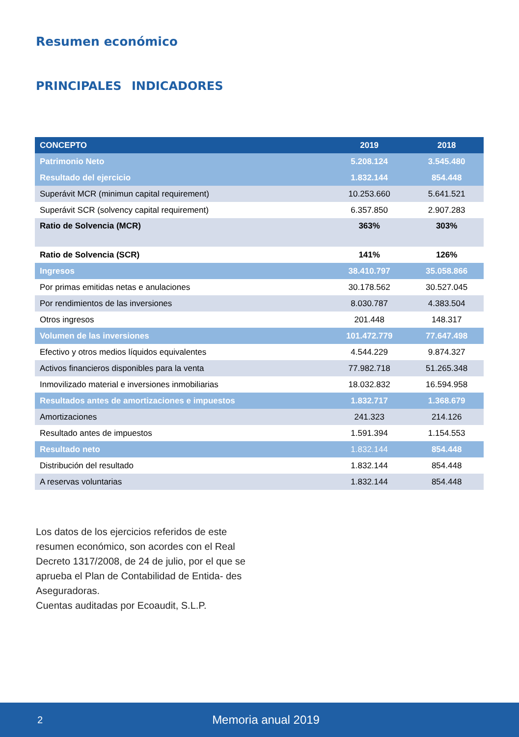Resumen económico
PRINCIPALES INDICADORES
| CONCEPTO | 2019 | 2018 |
| --- | --- | --- |
| Patrimonio Neto | 5.208.124 | 3.545.480 |
| Resultado del ejercicio | 1.832.144 | 854.448 |
| Superávit MCR (minimun capital requirement) | 10.253.660 | 5.641.521 |
| Superávit SCR (solvency capital requirement) | 6.357.850 | 2.907.283 |
| Ratio de Solvencia (MCR) | 363% | 303% |
| Ratio de Solvencia (SCR) | 141% | 126% |
| Ingresos | 38.410.797 | 35.058.866 |
| Por primas emitidas netas e anulaciones | 30.178.562 | 30.527.045 |
| Por rendimientos de las inversiones | 8.030.787 | 4.383.504 |
| Otros ingresos | 201.448 | 148.317 |
| Volumen de las inversiones | 101.472.779 | 77.647.498 |
| Efectivo y otros medios líquidos equivalentes | 4.544.229 | 9.874.327 |
| Activos financieros disponibles para la venta | 77.982.718 | 51.265.348 |
| Inmovilizado material e inversiones inmobiliarias | 18.032.832 | 16.594.958 |
| Resultados antes de amortizaciones e impuestos | 1.832.717 | 1.368.679 |
| Amortizaciones | 241.323 | 214.126 |
| Resultado antes de impuestos | 1.591.394 | 1.154.553 |
| Resultado neto | 1.832.144 | 854.448 |
| Distribución del resultado | 1.832.144 | 854.448 |
| A reservas voluntarias | 1.832.144 | 854.448 |
Los datos de los ejercicios referidos de este resumen económico, son acordes con el Real Decreto 1317/2008, de 24 de julio, por el que se aprueba el Plan de Contabilidad de Entida- des Aseguradoras.
Cuentas auditadas por Ecoaudit, S.L.P.
2 Memoria anual 2019